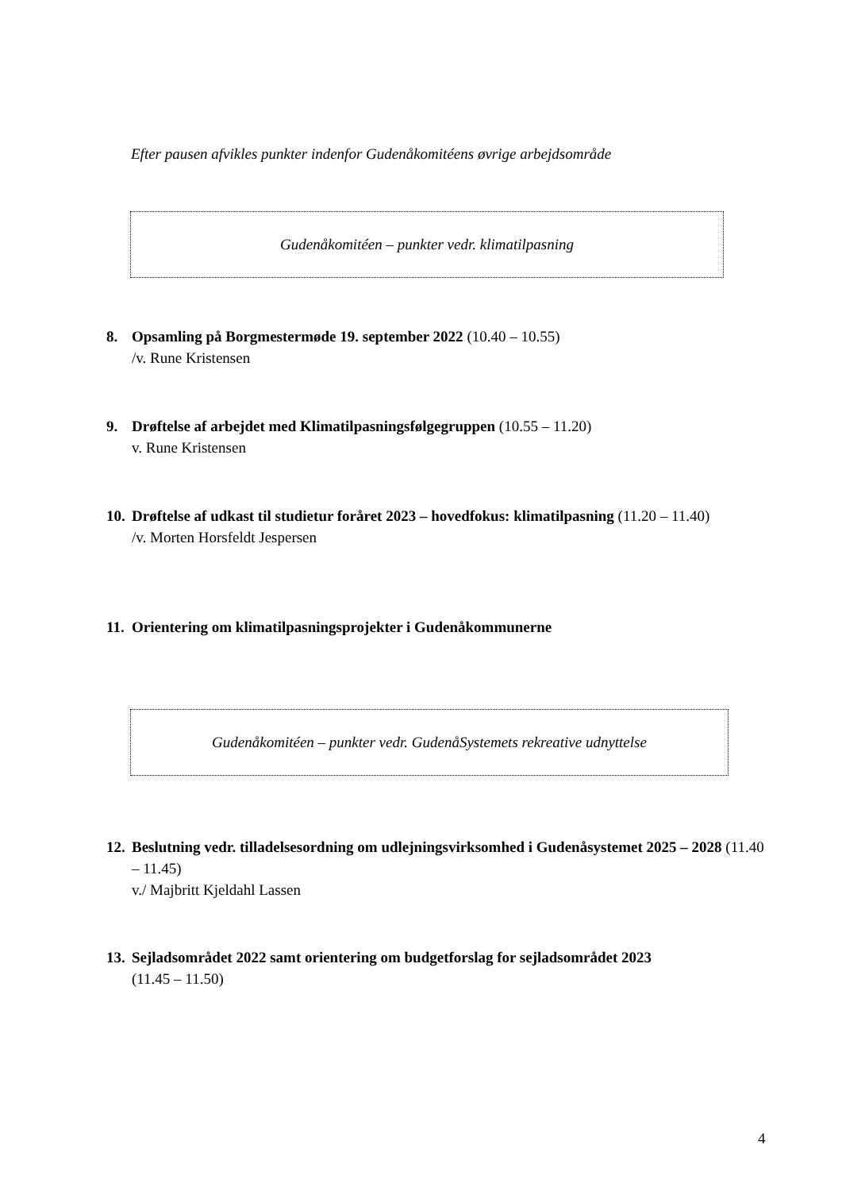Efter pausen afvikles punkter indenfor Gudenåkomitéens øvrige arbejdsområde
Gudenåkomitéen – punkter vedr. klimatilpasning
8. Opsamling på Borgmestermøde 19. september 2022 (10.40 – 10.55)
/v. Rune Kristensen
9. Drøftelse af arbejdet med Klimatilpasningsfølgegruppen (10.55 – 11.20)
v. Rune Kristensen
10.
Drøftelse af udkast til studietur foråret 2023 – hovedfokus: klimatilpasning (11.20 – 11.40)
/v. Morten Horsfeldt Jespersen
11.
Orientering om klimatilpasningsprojekter i Gudenåkommunerne
Gudenåkomitéen – punkter vedr. GudenåSystemets rekreative udnyttelse
12.
Beslutning vedr. tilladelsesordning om udlejningsvirksomhed i Gudenåsystemet 2025 – 2028 (11.40 – 11.45)
v./ Majbritt Kjeldahl Lassen
13.
Sejladsområdet 2022 samt orientering om budgetforslag for sejladsområdet 2023
(11.45 – 11.50)
4